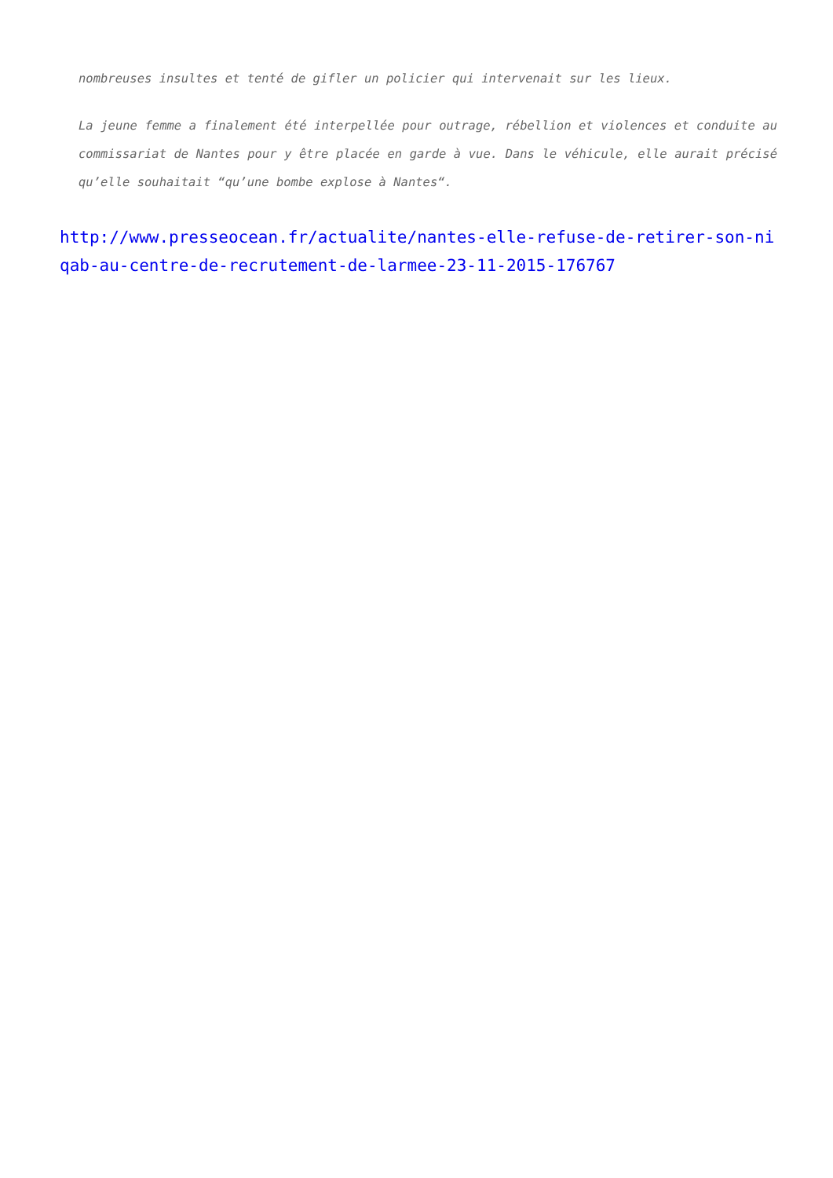nombreuses insultes et tenté de gifler un policier qui intervenait sur les lieux.
La jeune femme a finalement été interpellée pour outrage, rébellion et violences et conduite au commissariat de Nantes pour y être placée en garde à vue. Dans le véhicule, elle aurait précisé qu’elle souhaitait “qu’une bombe explose à Nantes“.
http://www.presseocean.fr/actualite/nantes-elle-refuse-de-retirer-son-niqab-au-centre-de-recrutement-de-larmee-23-11-2015-176767